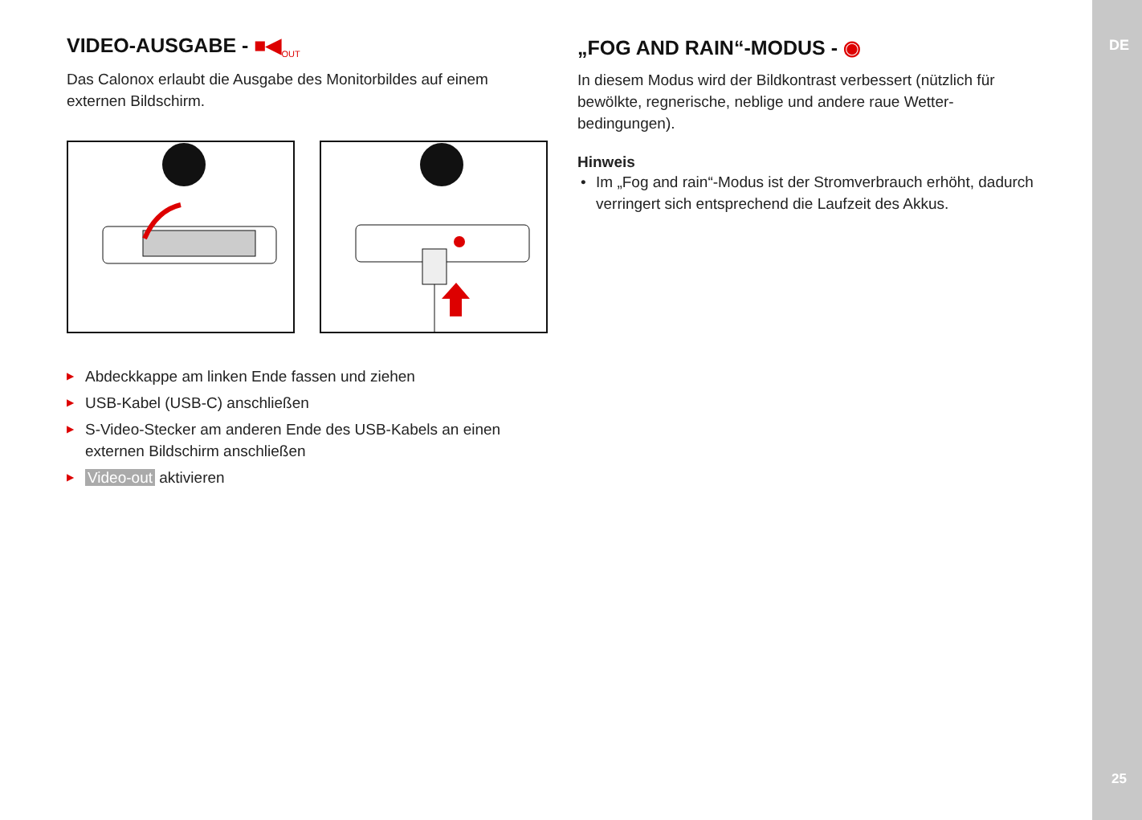DE
25
VIDEO-AUSGABE - ■◀<sub>OUT</sub>
Das Calonox erlaubt die Ausgabe des Monitorbildes auf einem externen Bildschirm.
▶ Abdeckkappe am linken Ende fassen und ziehen
▶ USB-Kabel (USB-C) anschließen
▶ S-Video-Stecker am anderen Ende des USB-Kabels an einen externen Bildschirm anschließen
▶ Video-out aktivieren
„FOG AND RAIN“-MODUS - ◉
In diesem Modus wird der Bildkontrast verbessert (nützlich für bewölkte, regnerische, neblige und andere raue Wetter­bedingungen).
Hinweis
• Im „Fog and rain“-Modus ist der Stromverbrauch erhöht, da­durch verringert sich entsprechend die Laufzeit des Akkus.